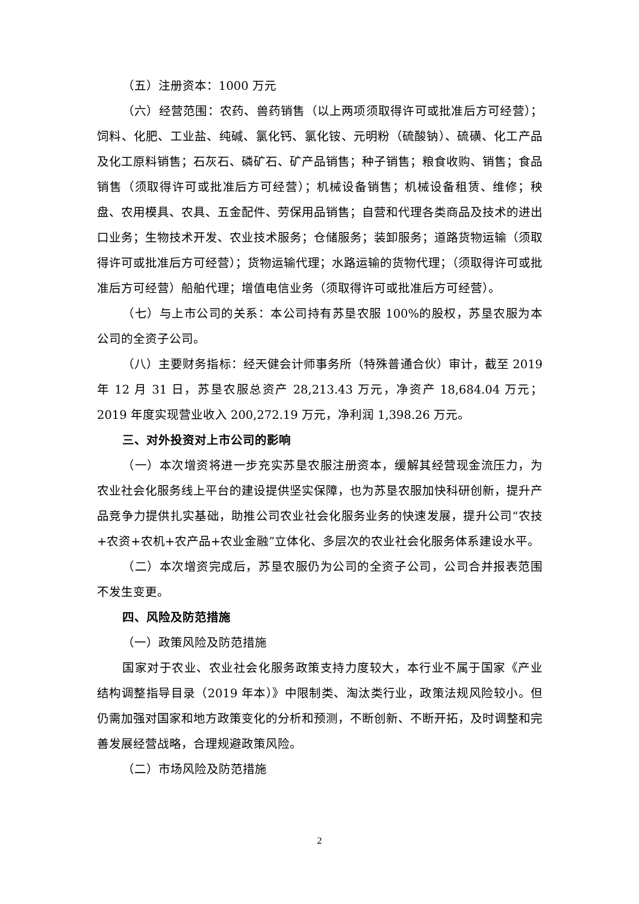（五）注册资本：1000 万元
（六）经营范围：农药、兽药销售（以上两项须取得许可或批准后方可经营）；饲料、化肥、工业盐、纯碱、氯化钙、氯化铵、元明粉（硫酸钠）、硫磺、化工产品及化工原料销售；石灰石、磷矿石、矿产品销售；种子销售；粮食收购、销售；食品销售（须取得许可或批准后方可经营）；机械设备销售；机械设备租赁、维修；秧盘、农用模具、农具、五金配件、劳保用品销售；自营和代理各类商品及技术的进出口业务；生物技术开发、农业技术服务；仓储服务；装卸服务；道路货物运输（须取得许可或批准后方可经营）；货物运输代理；水路运输的货物代理；（须取得许可或批准后方可经营）船舶代理；增值电信业务（须取得许可或批准后方可经营）。
（七）与上市公司的关系：本公司持有苏垦农服 100%的股权，苏垦农服为本公司的全资子公司。
（八）主要财务指标：经天健会计师事务所（特殊普通合伙）审计，截至 2019 年 12 月 31 日，苏垦农服总资产 28,213.43 万元，净资产 18,684.04 万元；2019 年度实现营业收入 200,272.19 万元，净利润 1,398.26 万元。
三、对外投资对上市公司的影响
（一）本次增资将进一步充实苏垦农服注册资本，缓解其经营现金流压力，为农业社会化服务线上平台的建设提供坚实保障，也为苏垦农服加快科研创新，提升产品竞争力提供扎实基础，助推公司农业社会化服务业务的快速发展，提升公司“农技+农资+农机+农产品+农业金融”立体化、多层次的农业社会化服务体系建设水平。
（二）本次增资完成后，苏垦农服仍为公司的全资子公司，公司合并报表范围不发生变更。
四、风险及防范措施
（一）政策风险及防范措施
国家对于农业、农业社会化服务政策支持力度较大，本行业不属于国家《产业结构调整指导目录（2019 年本）》中限制类、淘汰类行业，政策法规风险较小。但仍需加强对国家和地方政策变化的分析和预测，不断创新、不断开拓，及时调整和完善发展经营战略，合理规避政策风险。
（二）市场风险及防范措施
2